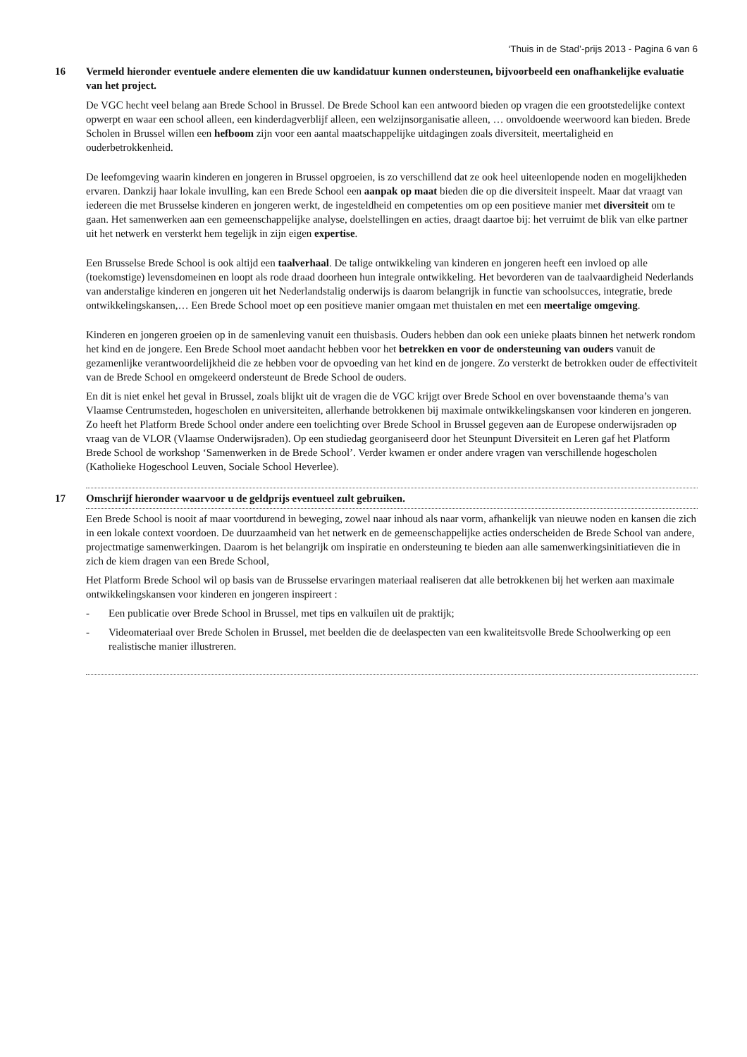‘Thuis in de Stad’-prijs 2013 - Pagina 6 van 6
16 Vermeld hieronder eventuele andere elementen die uw kandidatuur kunnen ondersteunen, bijvoorbeeld een onafhankelijke evaluatie van het project.
De VGC hecht veel belang aan Brede School in Brussel. De Brede School kan een antwoord bieden op vragen die een grootstedelijke context opwerpt en waar een school alleen, een kinderdagverblijf alleen, een welzijnsorganisatie alleen, … onvoldoende weerwoord kan bieden. Brede Scholen in Brussel willen een hefboom zijn voor een aantal maatschappelijke uitdagingen zoals diversiteit, meertaligheid en ouderbetrokkenheid.
De leefomgeving waarin kinderen en jongeren in Brussel opgroeien, is zo verschillend dat ze ook heel uiteenlopende noden en mogelijkheden ervaren. Dankzij haar lokale invulling, kan een Brede School een aanpak op maat bieden die op die diversiteit inspeelt. Maar dat vraagt van iedereen die met Brusselse kinderen en jongeren werkt, de ingesteldheid en competenties om op een positieve manier met diversiteit om te gaan. Het samenwerken aan een gemeenschappelijke analyse, doelstellingen en acties, draagt daartoe bij: het verruimt de blik van elke partner uit het netwerk en versterkt hem tegelijk in zijn eigen expertise.
Een Brusselse Brede School is ook altijd een taalverhaal. De talige ontwikkeling van kinderen en jongeren heeft een invloed op alle (toekomstige) levensdomeinen en loopt als rode draad doorheen hun integrale ontwikkeling. Het bevorderen van de taalvaardigheid Nederlands van anderstalige kinderen en jongeren uit het Nederlandstalig onderwijs is daarom belangrijk in functie van schoolsucces, integratie, brede ontwikkelingskansen,… Een Brede School moet op een positieve manier omgaan met thuistalen en met een meertalige omgeving.
Kinderen en jongeren groeien op in de samenleving vanuit een thuisbasis. Ouders hebben dan ook een unieke plaats binnen het netwerk rondom het kind en de jongere. Een Brede School moet aandacht hebben voor het betrekken en voor de ondersteuning van ouders vanuit de gezamenlijke verantwoordelijkheid die ze hebben voor de opvoeding van het kind en de jongere. Zo versterkt de betrokken ouder de effectiviteit van de Brede School en omgekeerd ondersteunt de Brede School de ouders.
En dit is niet enkel het geval in Brussel, zoals blijkt uit de vragen die de VGC krijgt over Brede School en over bovenstaande thema’s van Vlaamse Centrumsteden, hogescholen en universiteiten, allerhande betrokkenen bij maximale ontwikkelingskansen voor kinderen en jongeren. Zo heeft het Platform Brede School onder andere een toelichting over Brede School in Brussel gegeven aan de Europese onderwijsraden op vraag van de VLOR (Vlaamse Onderwijsraden). Op een studiedag georganiseerd door het Steunpunt Diversiteit en Leren gaf het Platform Brede School de workshop ‘Samenwerken in de Brede School’. Verder kwamen er onder andere vragen van verschillende hogescholen (Katholieke Hogeschool Leuven, Sociale School Heverlee).
17 Omschrijf hieronder waarvoor u de geldprijs eventueel zult gebruiken.
Een Brede School is nooit af maar voortdurend in beweging, zowel naar inhoud als naar vorm, afhankelijk van nieuwe noden en kansen die zich in een lokale context voordoen. De duurzaamheid van het netwerk en de gemeenschappelijke acties onderscheiden de Brede School van andere, projectmatige samenwerkingen. Daarom is het belangrijk om inspiratie en ondersteuning te bieden aan alle samenwerkingsinitiatieven die in zich de kiem dragen van een Brede School,
Het Platform Brede School wil op basis van de Brusselse ervaringen materiaal realiseren dat alle betrokkenen bij het werken aan maximale ontwikkelingskansen voor kinderen en jongeren inspireert :
- Een publicatie over Brede School in Brussel, met tips en valkuilen uit de praktijk;
- Videomateriaal over Brede Scholen in Brussel, met beelden die de deelaspecten van een kwaliteitsvolle Brede Schoolwerking op een realistische manier illustreren.